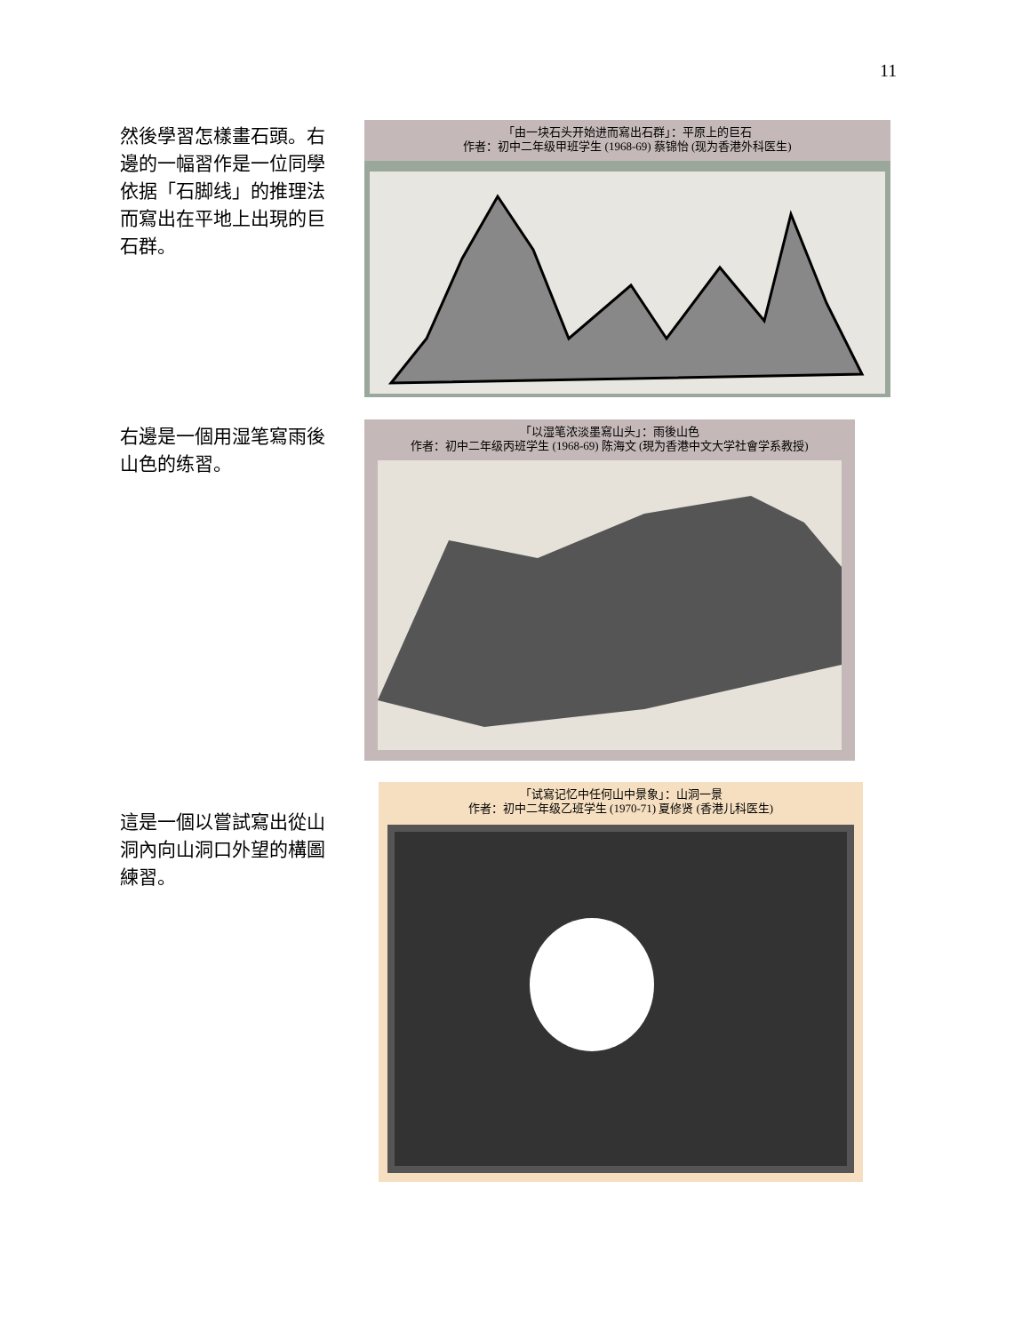11
然後學習怎樣畫石頭。右邊的一幅習作是一位同學依据「石脚线」的推理法而寫出在平地上出現的巨石群。
「由一块石头开始进而寫出石群」：平原上的巨石
作者：初中二年级甲班学生 (1968-69) 蔡锦怡 (现为香港外科医生)
右邊是一個用湿笔寫雨後山色的练習。
「以湿笔浓淡墨寫山头」：雨後山色
作者：初中二年级丙班学生 (1968-69) 陈海文 (現为香港中文大学社會学系教授)
這是一個以嘗試寫出從山洞內向山洞口外望的構圖練習。
「试寫记忆中任何山中景象」：山洞一景
作者：初中二年级乙班学生 (1970-71) 夏修贤 (香港儿科医生)